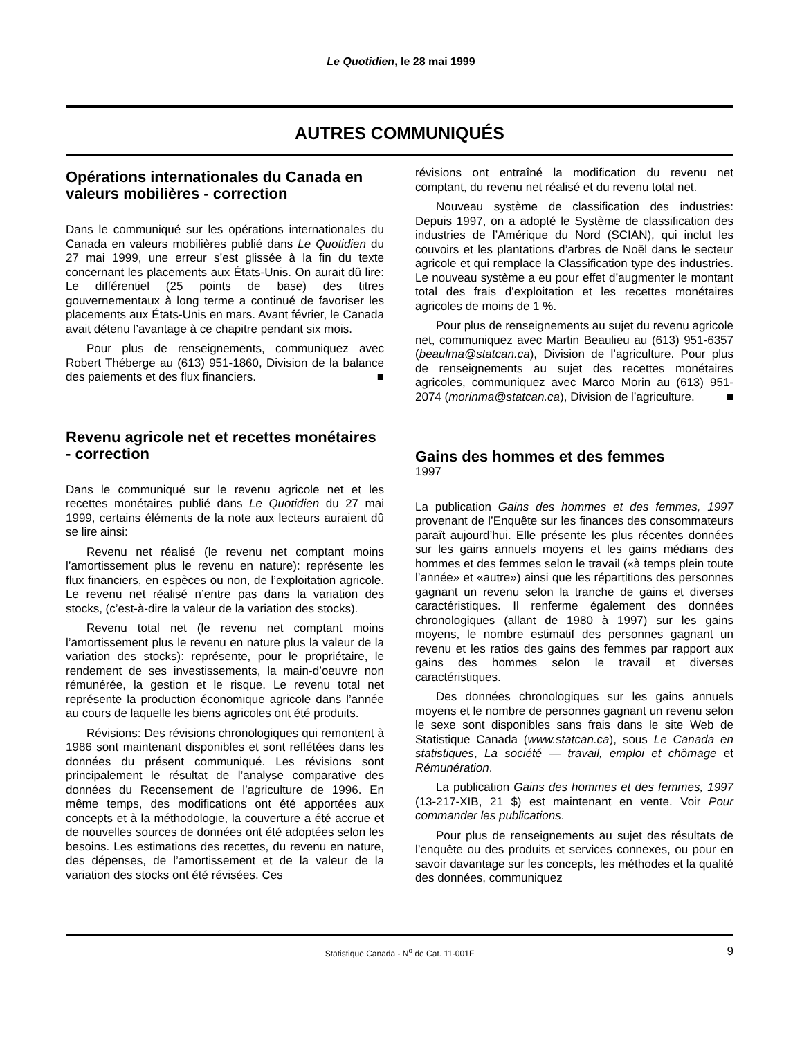Le Quotidien, le 28 mai 1999
AUTRES COMMUNIQUÉS
Opérations internationales du Canada en valeurs mobilières - correction
Dans le communiqué sur les opérations internationales du Canada en valeurs mobilières publié dans Le Quotidien du 27 mai 1999, une erreur s’est glissée à la fin du texte concernant les placements aux États-Unis. On aurait dû lire: Le différentiel (25 points de base) des titres gouvernementaux à long terme a continué de favoriser les placements aux États-Unis en mars. Avant février, le Canada avait détenu l’avantage à ce chapitre pendant six mois.
Pour plus de renseignements, communiquez avec Robert Théberge au (613) 951-1860, Division de la balance des paiements et des flux financiers. ■
Revenu agricole net et recettes monétaires - correction
Dans le communiqué sur le revenu agricole net et les recettes monétaires publié dans Le Quotidien du 27 mai 1999, certains éléments de la note aux lecteurs auraient dû se lire ainsi:
Revenu net réalisé (le revenu net comptant moins l’amortissement plus le revenu en nature): représente les flux financiers, en espèces ou non, de l’exploitation agricole. Le revenu net réalisé n’entre pas dans la variation des stocks, (c’est-à-dire la valeur de la variation des stocks).
Revenu total net (le revenu net comptant moins l’amortissement plus le revenu en nature plus la valeur de la variation des stocks): représente, pour le propriétaire, le rendement de ses investissements, la main-d’oeuvre non rémunérée, la gestion et le risque. Le revenu total net représente la production économique agricole dans l’année au cours de laquelle les biens agricoles ont été produits.
Révisions: Des révisions chronologiques qui remontent à 1986 sont maintenant disponibles et sont reflétées dans les données du présent communiqué. Les révisions sont principalement le résultat de l’analyse comparative des données du Recensement de l’agriculture de 1996. En même temps, des modifications ont été apportées aux concepts et à la méthodologie, la couverture a été accrue et de nouvelles sources de données ont été adoptées selon les besoins. Les estimations des recettes, du revenu en nature, des dépenses, de l’amortissement et de la valeur de la variation des stocks ont été révisées. Ces
révisions ont entraîné la modification du revenu net comptant, du revenu net réalisé et du revenu total net.
Nouveau système de classification des industries: Depuis 1997, on a adopté le Système de classification des industries de l’Amérique du Nord (SCIAN), qui inclut les couvoirs et les plantations d’arbres de Noël dans le secteur agricole et qui remplace la Classification type des industries. Le nouveau système a eu pour effet d’augmenter le montant total des frais d’exploitation et les recettes monétaires agricoles de moins de 1 %.
Pour plus de renseignements au sujet du revenu agricole net, communiquez avec Martin Beaulieu au (613) 951-6357 (beaulma@statcan.ca), Division de l’agriculture. Pour plus de renseignements au sujet des recettes monétaires agricoles, communiquez avec Marco Morin au (613) 951-2074 (morinma@statcan.ca), Division de l’agriculture. ■
Gains des hommes et des femmes
1997
La publication Gains des hommes et des femmes, 1997 provenant de l’Enquête sur les finances des consommateurs paraît aujourd’hui. Elle présente les plus récentes données sur les gains annuels moyens et les gains médians des hommes et des femmes selon le travail («à temps plein toute l’année» et «autre») ainsi que les répartitions des personnes gagnant un revenu selon la tranche de gains et diverses caractéristiques. Il renferme également des données chronologiques (allant de 1980 à 1997) sur les gains moyens, le nombre estimatif des personnes gagnant un revenu et les ratios des gains des femmes par rapport aux gains des hommes selon le travail et diverses caractéristiques.
Des données chronologiques sur les gains annuels moyens et le nombre de personnes gagnant un revenu selon le sexe sont disponibles sans frais dans le site Web de Statistique Canada (www.statcan.ca), sous Le Canada en statistiques, La société — travail, emploi et chômage et Rémunération.
La publication Gains des hommes et des femmes, 1997 (13-217-XIB, 21 $) est maintenant en vente. Voir Pour commander les publications.
Pour plus de renseignements au sujet des résultats de l’enquête ou des produits et services connexes, ou pour en savoir davantage sur les concepts, les méthodes et la qualité des données, communiquez
Statistique Canada - N<sup>o</sup> de Cat. 11-001F 9